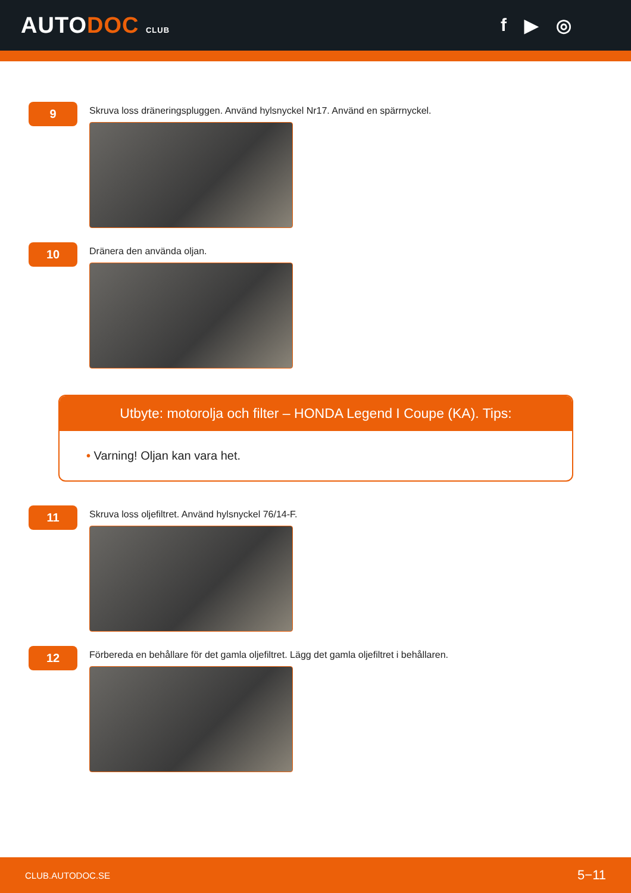AUTODOC CLUB
f ▶ ◎
9
Skruva loss dräneringspluggen. Använd hylsnyckel Nr17. Använd en spärrnyckel.
10
Dränera den använda oljan.
Utbyte: motorolja och filter – HONDA Legend I Coupe (KA). Tips:
• Varning! Oljan kan vara het.
11
Skruva loss oljefiltret. Använd hylsnyckel 76/14-F.
12
Förbereda en behållare för det gamla oljefiltret. Lägg det gamla oljefiltret i behållaren.
CLUB.AUTODOC.SE 5−11